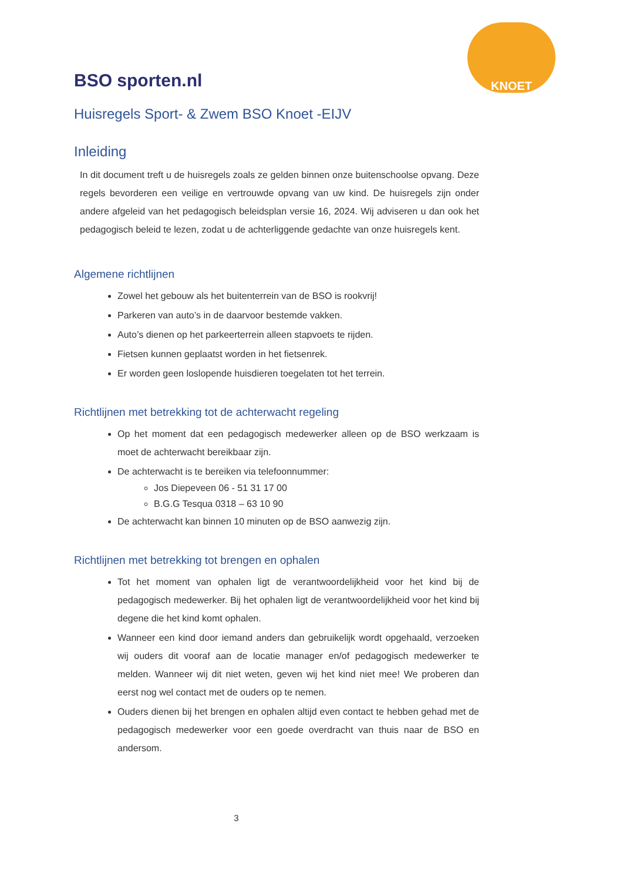BSO sporten.nl
KNOET
Huisregels Sport- & Zwem BSO Knoet -EIJV
Inleiding
In dit document treft u de huisregels zoals ze gelden binnen onze buitenschoolse opvang. Deze regels bevorderen een veilige en vertrouwde opvang van uw kind. De huisregels zijn onder andere afgeleid van het pedagogisch beleidsplan versie 16, 2024. Wij adviseren u dan ook het pedagogisch beleid te lezen, zodat u de achterliggende gedachte van onze huisregels kent.
Algemene richtlijnen
Zowel het gebouw als het buitenterrein van de BSO is rookvrij!
Parkeren van auto’s in de daarvoor bestemde vakken.
Auto’s dienen op het parkeerterrein alleen stapvoets te rijden.
Fietsen kunnen geplaatst worden in het fietsenrek.
Er worden geen loslopende huisdieren toegelaten tot het terrein.
Richtlijnen met betrekking tot de achterwacht regeling
Op het moment dat een pedagogisch medewerker alleen op de BSO werkzaam is moet de achterwacht bereikbaar zijn.
De achterwacht is te bereiken via telefoonnummer:
Jos Diepeveen 06 - 51 31 17 00
B.G.G Tesqua 0318 – 63 10 90
De achterwacht kan binnen 10 minuten op de BSO aanwezig zijn.
Richtlijnen met betrekking tot brengen en ophalen
Tot het moment van ophalen ligt de verantwoordelijkheid voor het kind bij de pedagogisch medewerker. Bij het ophalen ligt de verantwoordelijkheid voor het kind bij degene die het kind komt ophalen.
Wanneer een kind door iemand anders dan gebruikelijk wordt opgehaald, verzoeken wij ouders dit vooraf aan de locatie manager en/of pedagogisch medewerker te melden. Wanneer wij dit niet weten, geven wij het kind niet mee! We proberen dan eerst nog wel contact met de ouders op te nemen.
Ouders dienen bij het brengen en ophalen altijd even contact te hebben gehad met de pedagogisch medewerker voor een goede overdracht van thuis naar de BSO en andersom.
3